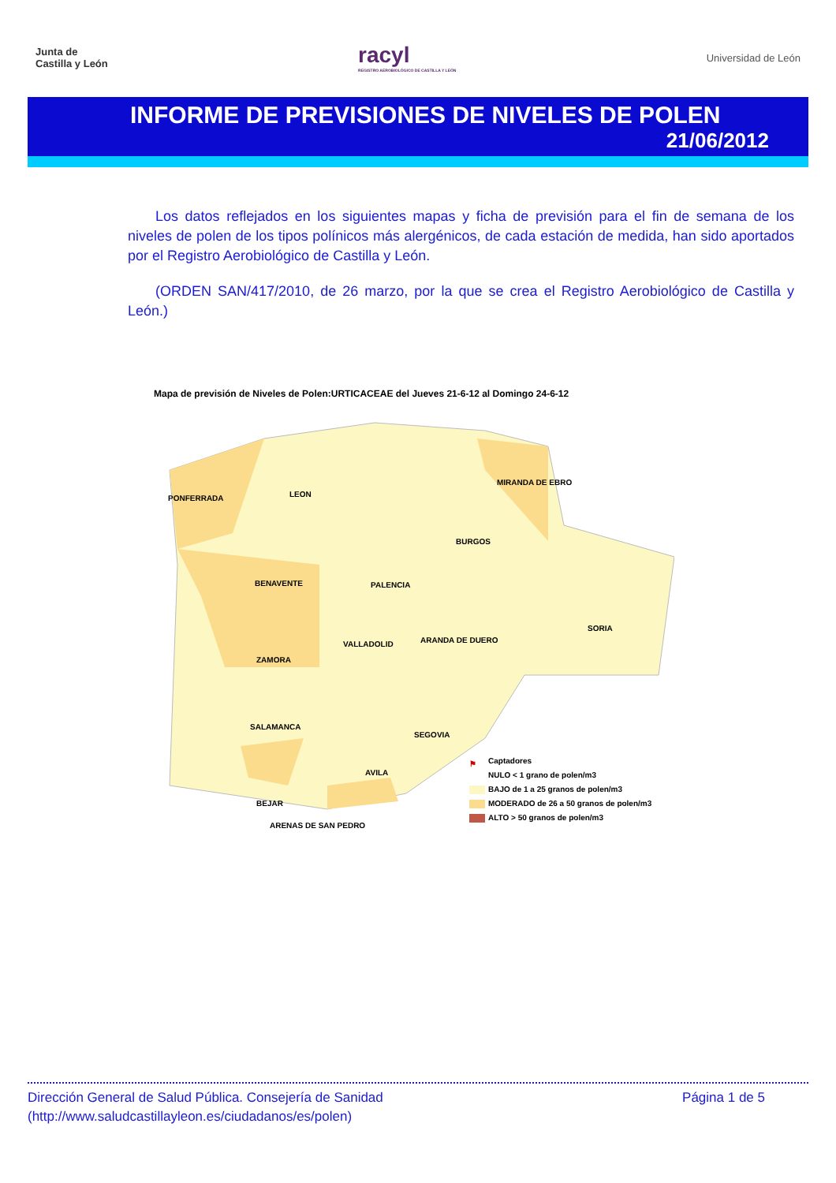Junta de
Castilla y León
racyl
REGISTRO AEROBIOLÓGICO DE CASTILLA Y LEÓN
Universidad de León
INFORME DE PREVISIONES DE NIVELES DE POLEN
21/06/2012
Los datos reflejados en los siguientes mapas y ficha de previsión para el fin de semana de los niveles de polen de los tipos polínicos más alergénicos, de cada estación de medida, han sido aportados por el Registro Aerobiológico de Castilla y León.
(ORDEN SAN/417/2010, de 26 marzo, por la que se crea el Registro Aerobiológico de Castilla y León.)
Mapa de previsión de Niveles de Polen:URTICACEAE del Jueves 21-6-12 al Domingo 24-6-12
PONFERRADA LEON
MIRANDA DE EBRO
BURGOS
BENAVENTE PALENCIA
SORIA
VALLADOLID ARANDA DE DUERO
ZAMORA
SALAMANCA
SEGOVIA
AVILA
BEJAR
ARENAS DE SAN PEDRO
⚑ Captadores
NULO < 1 grano de polen/m3
BAJO de 1 a 25 granos de polen/m3
MODERADO de 26 a 50 granos de polen/m3
ALTO > 50 granos de polen/m3
Dirección General de Salud Pública. Consejería de Sanidad
(http://www.saludcastillayleon.es/ciudadanos/es/polen)
Página 1 de 5